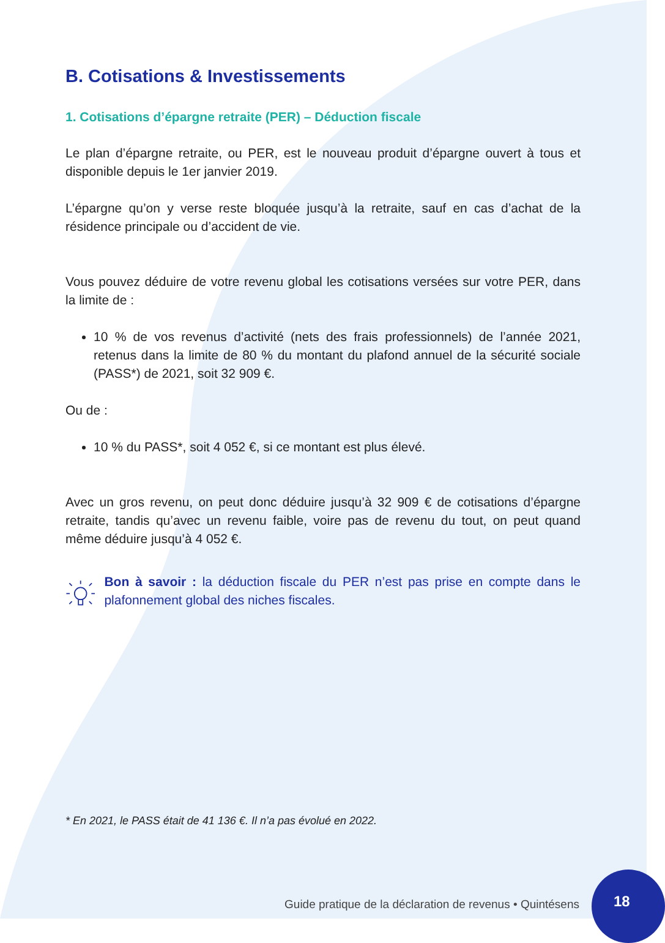B. Cotisations & Investissements
1. Cotisations d’épargne retraite (PER) – Déduction fiscale
Le plan d’épargne retraite, ou PER, est le nouveau produit d’épargne ouvert à tous et disponible depuis le 1er janvier 2019.
L’épargne qu’on y verse reste bloquée jusqu’à la retraite, sauf en cas d’achat de la résidence principale ou d’accident de vie.
Vous pouvez déduire de votre revenu global les cotisations versées sur votre PER, dans la limite de :
10 % de vos revenus d’activité (nets des frais professionnels) de l’année 2021, retenus dans la limite de 80 % du montant du plafond annuel de la sécurité sociale (PASS*) de 2021, soit 32 909 €.
Ou de :
10 % du PASS*, soit 4 052 €, si ce montant est plus élevé.
Avec un gros revenu, on peut donc déduire jusqu’à 32 909 € de cotisations d’épargne retraite, tandis qu’avec un revenu faible, voire pas de revenu du tout, on peut quand même déduire jusqu’à 4 052 €.
Bon à savoir : la déduction fiscale du PER n’est pas prise en compte dans le plafonnement global des niches fiscales.
* En 2021, le PASS était de 41 136 €. Il n’a pas évolué en 2022.
Guide pratique de la déclaration de revenus • Quintésens
18